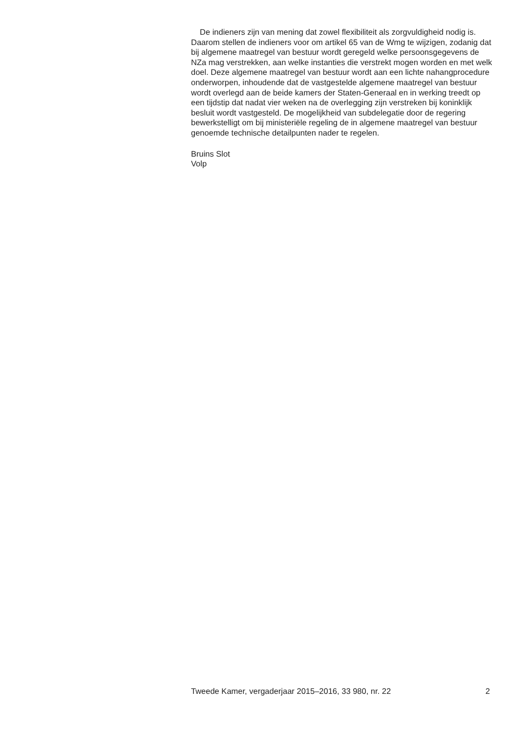De indieners zijn van mening dat zowel flexibiliteit als zorgvuldigheid nodig is. Daarom stellen de indieners voor om artikel 65 van de Wmg te wijzigen, zodanig dat bij algemene maatregel van bestuur wordt geregeld welke persoonsgegevens de NZa mag verstrekken, aan welke instanties die verstrekt mogen worden en met welk doel. Deze algemene maatregel van bestuur wordt aan een lichte nahangprocedure onderworpen, inhoudende dat de vastgestelde algemene maatregel van bestuur wordt overlegd aan de beide kamers der Staten-Generaal en in werking treedt op een tijdstip dat nadat vier weken na de overlegging zijn verstreken bij koninklijk besluit wordt vastgesteld. De mogelijkheid van subdelegatie door de regering bewerkstelligt om bij ministeriële regeling de in algemene maatregel van bestuur genoemde technische detailpunten nader te regelen.
Bruins Slot
Volp
Tweede Kamer, vergaderjaar 2015–2016, 33 980, nr. 22 2